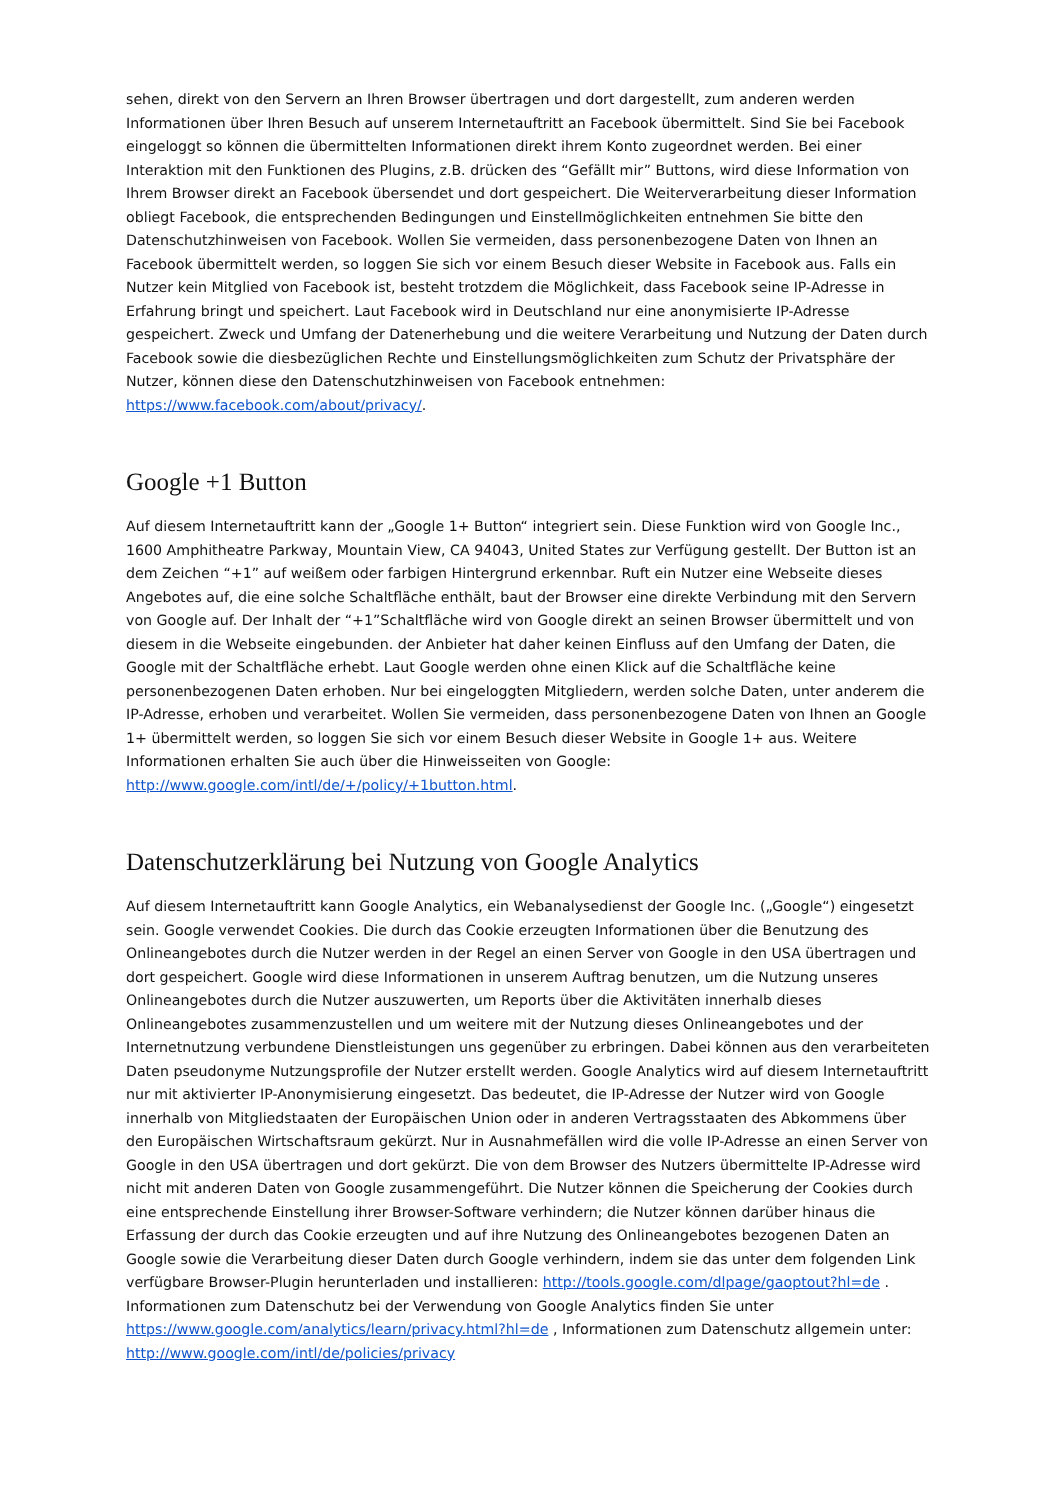sehen, direkt von den Servern an Ihren Browser übertragen und dort dargestellt, zum anderen werden Informationen über Ihren Besuch auf unserem Internetauftritt an Facebook übermittelt. Sind Sie bei Facebook eingeloggt so können die übermittelten Informationen direkt ihrem Konto zugeordnet werden. Bei einer Interaktion mit den Funktionen des Plugins, z.B. drücken des “Gefällt mir” Buttons, wird diese Information von Ihrem Browser direkt an Facebook übersendet und dort gespeichert. Die Weiterverarbeitung dieser Information obliegt Facebook, die entsprechenden Bedingungen und Einstellmöglichkeiten entnehmen Sie bitte den Datenschutzhinweisen von Facebook. Wollen Sie vermeiden, dass personenbezogene Daten von Ihnen an Facebook übermittelt werden, so loggen Sie sich vor einem Besuch dieser Website in Facebook aus. Falls ein Nutzer kein Mitglied von Facebook ist, besteht trotzdem die Möglichkeit, dass Facebook seine IP-Adresse in Erfahrung bringt und speichert. Laut Facebook wird in Deutschland nur eine anonymisierte IP-Adresse gespeichert. Zweck und Umfang der Datenerhebung und die weitere Verarbeitung und Nutzung der Daten durch Facebook sowie die diesbezüglichen Rechte und Einstellungsmöglichkeiten zum Schutz der Privatsphäre der Nutzer, können diese den Datenschutzhinweisen von Facebook entnehmen: https://www.facebook.com/about/privacy/.
Google +1 Button
Auf diesem Internetauftritt kann der „Google 1+ Button“ integriert sein. Diese Funktion wird von Google Inc., 1600 Amphitheatre Parkway, Mountain View, CA 94043, United States zur Verfügung gestellt. Der Button ist an dem Zeichen “+1” auf weißem oder farbigen Hintergrund erkennbar. Ruft ein Nutzer eine Webseite dieses Angebotes auf, die eine solche Schaltfläche enthält, baut der Browser eine direkte Verbindung mit den Servern von Google auf. Der Inhalt der “+1”Schaltfläche wird von Google direkt an seinen Browser übermittelt und von diesem in die Webseite eingebunden. der Anbieter hat daher keinen Einfluss auf den Umfang der Daten, die Google mit der Schaltfläche erhebt. Laut Google werden ohne einen Klick auf die Schaltfläche keine personenbezogenen Daten erhoben. Nur bei eingeloggten Mitgliedern, werden solche Daten, unter anderem die IP-Adresse, erhoben und verarbeitet. Wollen Sie vermeiden, dass personenbezogene Daten von Ihnen an Google 1+ übermittelt werden, so loggen Sie sich vor einem Besuch dieser Website in Google 1+ aus. Weitere Informationen erhalten Sie auch über die Hinweisseiten von Google: http://www.google.com/intl/de/+/policy/+1button.html.
Datenschutzerklärung bei Nutzung von Google Analytics
Auf diesem Internetauftritt kann Google Analytics, ein Webanalysedienst der Google Inc. („Google“) eingesetzt sein. Google verwendet Cookies. Die durch das Cookie erzeugten Informationen über die Benutzung des Onlineangebotes durch die Nutzer werden in der Regel an einen Server von Google in den USA übertragen und dort gespeichert. Google wird diese Informationen in unserem Auftrag benutzen, um die Nutzung unseres Onlineangebotes durch die Nutzer auszuwerten, um Reports über die Aktivitäten innerhalb dieses Onlineangebotes zusammenzustellen und um weitere mit der Nutzung dieses Onlineangebotes und der Internetnutzung verbundene Dienstleistungen uns gegenüber zu erbringen. Dabei können aus den verarbeiteten Daten pseudonyme Nutzungsprofile der Nutzer erstellt werden. Google Analytics wird auf diesem Internetauftritt nur mit aktivierter IP-Anonymisierung eingesetzt. Das bedeutet, die IP-Adresse der Nutzer wird von Google innerhalb von Mitgliedstaaten der Europäischen Union oder in anderen Vertragsstaaten des Abkommens über den Europäischen Wirtschaftsraum gekürzt. Nur in Ausnahmefällen wird die volle IP-Adresse an einen Server von Google in den USA übertragen und dort gekürzt. Die von dem Browser des Nutzers übermittelte IP-Adresse wird nicht mit anderen Daten von Google zusammengeführt. Die Nutzer können die Speicherung der Cookies durch eine entsprechende Einstellung ihrer Browser-Software verhindern; die Nutzer können darüber hinaus die Erfassung der durch das Cookie erzeugten und auf ihre Nutzung des Onlineangebotes bezogenen Daten an Google sowie die Verarbeitung dieser Daten durch Google verhindern, indem sie das unter dem folgenden Link verfügbare Browser-Plugin herunterladen und installieren: http://tools.google.com/dlpage/gaoptout?hl=de . Informationen zum Datenschutz bei der Verwendung von Google Analytics finden Sie unter https://www.google.com/analytics/learn/privacy.html?hl=de , Informationen zum Datenschutz allgemein unter: http://www.google.com/intl/de/policies/privacy